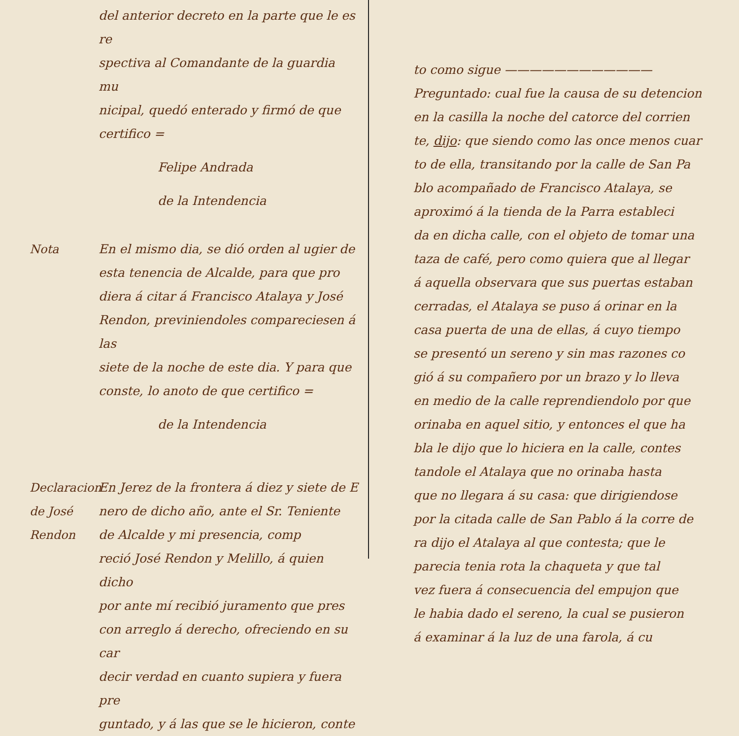del anterior decreto en la parte que le es re
spectiva al Comandante de la guardia mu
nicipal, quedó enterado y firmó de que
certifico =
Felipe Andrada
de la Intendencia
Nota En el mismo dia, se dió orden al ugier de
esta tenencia de Alcalde, para que pro
diera á citar á Francisco Atalaya y José
Rendon, previniendoles compareciesen á las
siete de la noche de este dia. Y para que
conste, lo anoto de que certifico =
de la Intendencia
Declaracion de José Rendon
En Jerez de la frontera á diez y siete de E
nero de dicho año, ante el Sr. Teniente
de Alcalde y mi presencia, comp
reció José Rendon y Melillo, á quien dicho
por ante mí recibió juramento que pres
con arreglo á derecho, ofreciendo en su car
decir verdad en cuanto supiera y fuera pre
guntado, y á las que se le hicieron, conte
to como sigue ————————————
Preguntado: cual fue la causa de su detencion
en la casilla la noche del catorce del corrien
te, dijo: que siendo como las once menos cuar
to de ella, transitando por la calle de San Pa
blo acompañado de Francisco Atalaya, se
aproximó á la tienda de la Parra estableci
da en dicha calle, con el objeto de tomar una
taza de café, pero como quiera que al llegar
á aquella observara que sus puertas estaban
cerradas, el Atalaya se puso á orinar en la
casa puerta de una de ellas, á cuyo tiempo
se presentó un sereno y sin mas razones co
gió á su compañero por un brazo y lo lleva
en medio de la calle reprendiendolo por que
orinaba en aquel sitio, y entonces el que ha
bla le dijo que lo hiciera en la calle, contes
tandole el Atalaya que no orinaba hasta
que no llegara á su casa: que dirigiendose
por la citada calle de San Pablo á la corre de
ra dijo el Atalaya al que contesta; que le
parecia tenia rota la chaqueta y que tal
vez fuera á consecuencia del empujon que
le habia dado el sereno, la cual se pusieron
á examinar á la luz de una farola, á cu